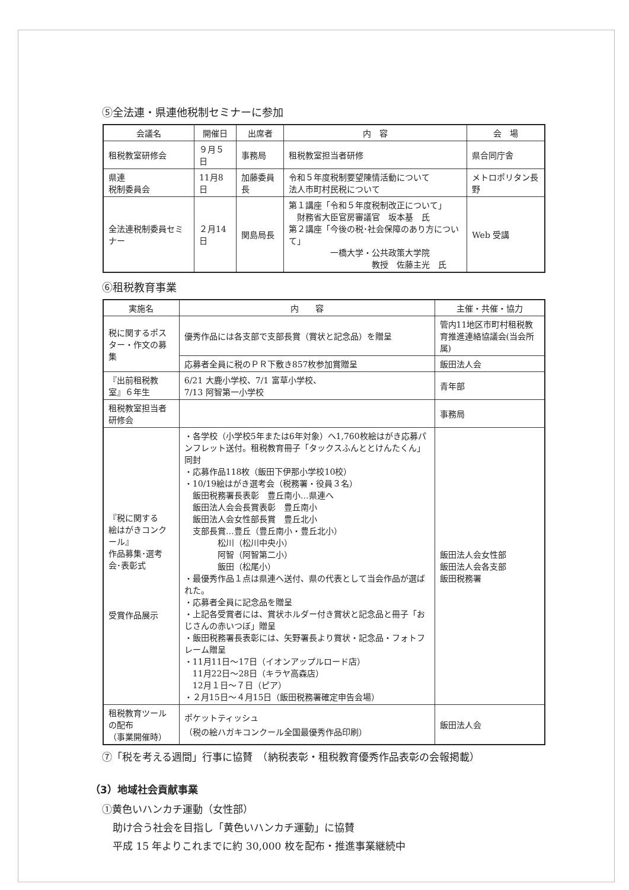⑤全法連・県連他税制セミナーに参加
| 会議名 | 開催日 | 出席者 | 内 容 | 会 場 |
| --- | --- | --- | --- | --- |
| 租税教室研修会 | ９月５日 | 事務局 | 租税教室担当者研修 | 県合同庁舎 |
| 県連 税制委員会 | 11月8日 | 加藤委員長 | 令和５年度税制要望陳情活動について 法人市町村民税について | メトロポリタン長野 |
| 全法連税制委員セミナー | ２月14日 | 関島局長 | 第１講座「令和５年度税制改正について」 財務省大臣官房審議官 坂本基 氏 第２講座「今後の税･社会保障のあり方について」 一橋大学・公共政策大学院 教授 佐藤主光 氏 | Web 受講 |
⑥租税教育事業
| 実施名 | 内 容 | 主催・共催・協力 |
| --- | --- | --- |
| 税に関するポスター・作文の募集 | 優秀作品には各支部で支部長賞（賞状と記念品）を贈呈 | 管内11地区市町村租税教育推進連絡協議会(当会所属) |
| | 応募者全員に税のＰＲ下敷き857枚参加賞贈呈 | 飯田法人会 |
| 『出前租税教室』６年生 | 6/21 大鹿小学校、7/1 富草小学校、 7/13 阿智第一小学校 | 青年部 |
| 租税教室担当者研修会 | | 事務局 |
| 『税に関する 絵はがきコンクール』 作品募集･選考会･表彰式 受賞作品展示 | ・各学校（小学校5年または6年対象）へ1,760枚絵はがき応募パンフレット送付。租税教育冊子「タックスふんととけんたくん」同封 ・応募作品118枚（飯田下伊那小学校10校） ・10/19絵はがき選考会（税務署・役員３名） 飯田税務署長表彰 豊丘南小…県連へ 飯田法人会会長賞表彰 豊丘南小 飯田法人会女性部長賞 豊丘北小 支部長賞…豊丘（豊丘南小・豊丘北小） 松川（松川中央小） 阿智（阿智第二小） 飯田（松尾小） ・最優秀作品１点は県連へ送付、県の代表として当会作品が選ばれた。 ・応募者全員に記念品を贈呈 ・上記各受賞者には、賞状ホルダー付き賞状と記念品と冊子「おじさんの赤いつぼ」贈呈 ・飯田税務署長表彰には、矢野署長より賞状・記念品・フォトフレーム贈呈 ・11月11日～17日（イオンアップルロード店） 11月22日～28日（キラヤ高森店） 12月１日～７日（ピア） ・２月15日～４月15日（飯田税務署確定申告会場） | 飯田法人会女性部 飯田法人会各支部 飯田税務署 |
| 租税教育ツールの配布 （事業開催時） | ポケットティッシュ （税の絵ハガキコンクール全国最優秀作品印刷） | 飯田法人会 |
⑦「税を考える週間」行事に協賛　（納税表彰・租税教育優秀作品表彰の会報掲載）
（3）地域社会貢献事業
①黄色いハンカチ運動（女性部）
助け合う社会を目指し「黄色いハンカチ運動」に協賛
平成 15 年よりこれまでに約 30,000 枚を配布・推進事業継続中